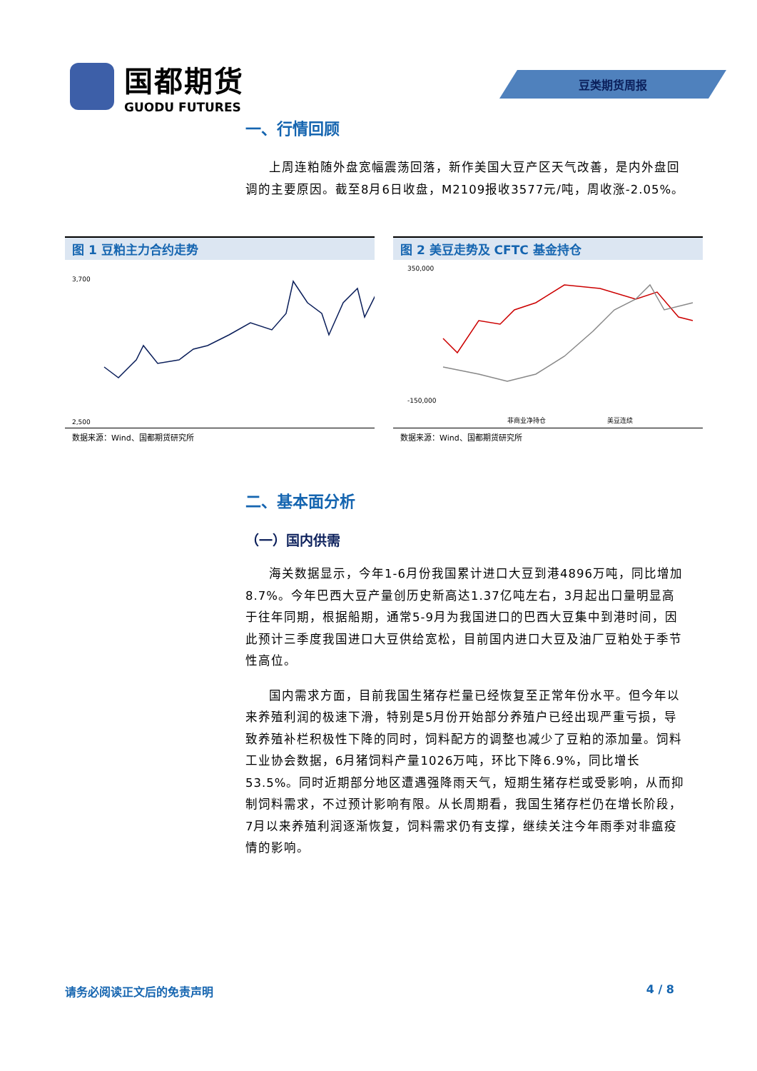国都期货
GUODU FUTURES
豆类期货周报
一、行情回顾
上周连粕随外盘宽幅震荡回落，新作美国大豆产区天气改善，是内外盘回调的主要原因。截至8月6日收盘，M2109报收3577元/吨，周收涨-2.05%。
图 1 豆粕主力合约走势
3,700
2,500
数据来源：Wind、国都期货研究所
图 2 美豆走势及 CFTC 基金持仓
350,000
-150,000
非商业净持仓
美豆连续
数据来源：Wind、国都期货研究所
二、基本面分析
（一）国内供需
海关数据显示，今年1-6月份我国累计进口大豆到港4896万吨，同比增加8.7%。今年巴西大豆产量创历史新高达1.37亿吨左右，3月起出口量明显高于往年同期，根据船期，通常5-9月为我国进口的巴西大豆集中到港时间，因此预计三季度我国进口大豆供给宽松，目前国内进口大豆及油厂豆粕处于季节性高位。
国内需求方面，目前我国生猪存栏量已经恢复至正常年份水平。但今年以来养殖利润的极速下滑，特别是5月份开始部分养殖户已经出现严重亏损，导致养殖补栏积极性下降的同时，饲料配方的调整也减少了豆粕的添加量。饲料工业协会数据，6月猪饲料产量1026万吨，环比下降6.9%，同比增长53.5%。同时近期部分地区遭遇强降雨天气，短期生猪存栏或受影响，从而抑制饲料需求，不过预计影响有限。从长周期看，我国生猪存栏仍在增长阶段，7月以来养殖利润逐渐恢复，饲料需求仍有支撑，继续关注今年雨季对非瘟疫情的影响。
请务必阅读正文后的免责声明 4 / 8